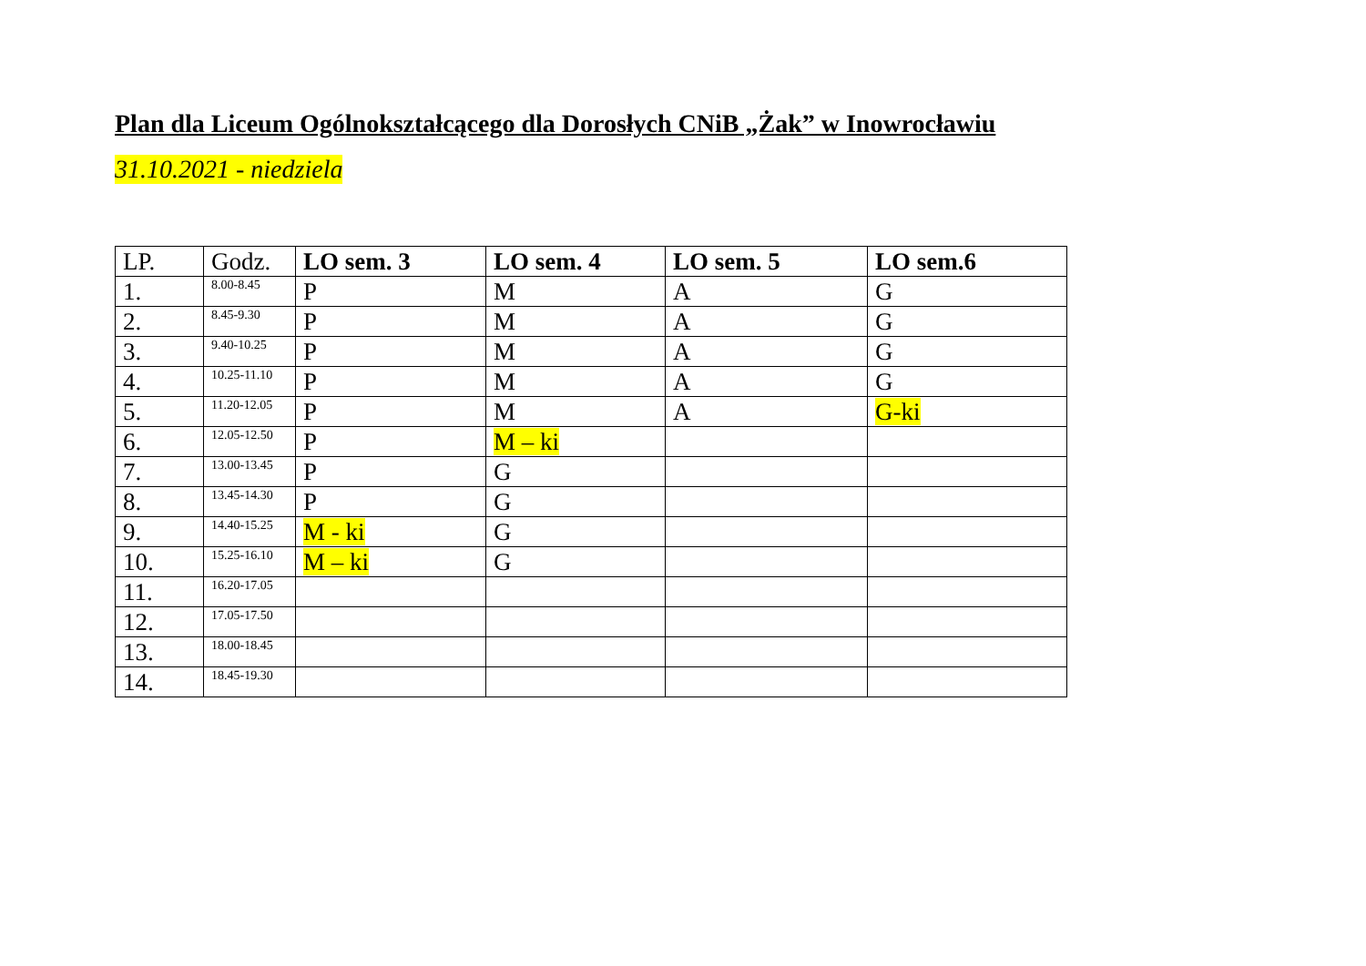Plan dla Liceum Ogólnokształcącego dla Dorosłych CNiB „Żak” w Inowrocławiu
31.10.2021 - niedziela
| LP. | Godz. | LO sem. 3 | LO sem. 4 | LO sem. 5 | LO sem.6 |
| --- | --- | --- | --- | --- | --- |
| 1. | 8.00-8.45 | P | M | A | G |
| 2. | 8.45-9.30 | P | M | A | G |
| 3. | 9.40-10.25 | P | M | A | G |
| 4. | 10.25-11.10 | P | M | A | G |
| 5. | 11.20-12.05 | P | M | A | G-ki |
| 6. | 12.05-12.50 | P | M – ki | | |
| 7. | 13.00-13.45 | P | G | | |
| 8. | 13.45-14.30 | P | G | | |
| 9. | 14.40-15.25 | M - ki | G | | |
| 10. | 15.25-16.10 | M – ki | G | | |
| 11. | 16.20-17.05 | | | | |
| 12. | 17.05-17.50 | | | | |
| 13. | 18.00-18.45 | | | | |
| 14. | 18.45-19.30 | | | | |